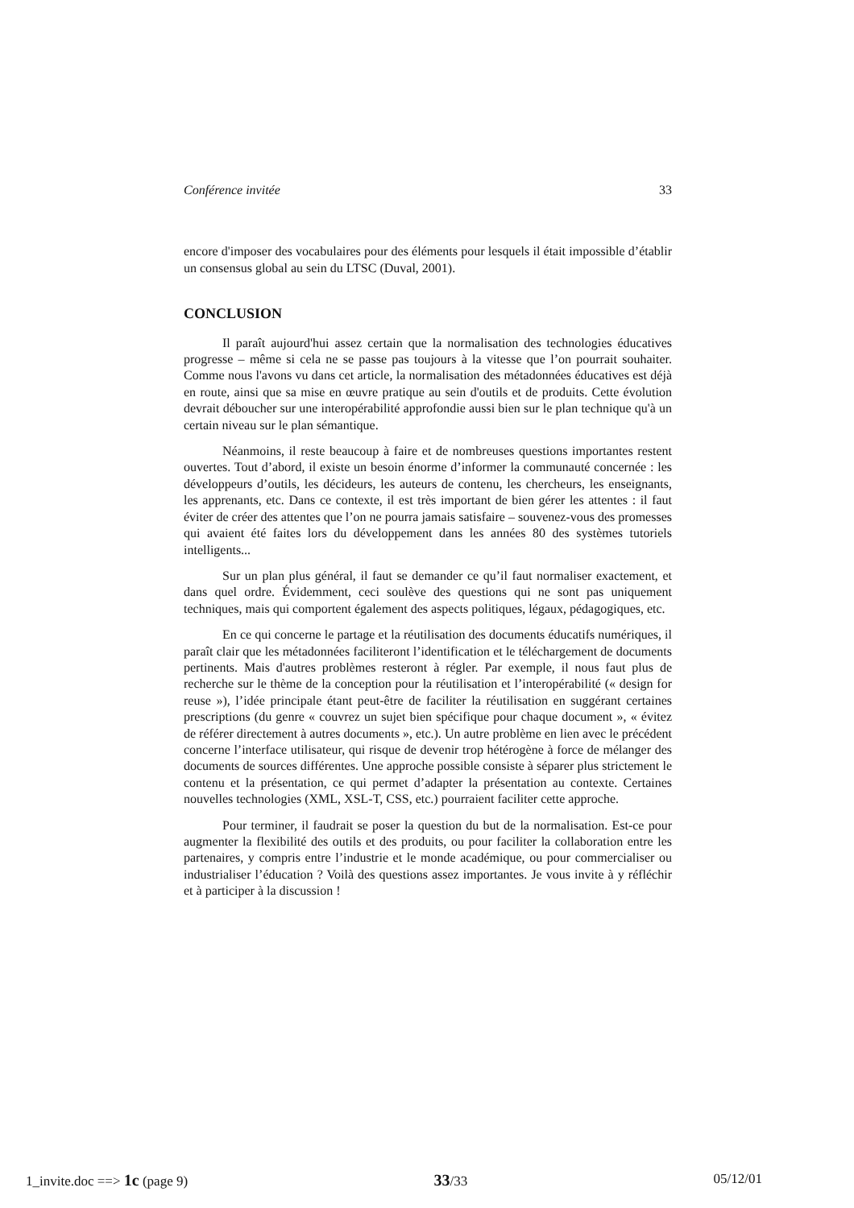Conférence invitée 33
encore d'imposer des vocabulaires pour des éléments pour lesquels il était impossible d’établir un consensus global au sein du LTSC (Duval, 2001).
CONCLUSION
Il paraît aujourd'hui assez certain que la normalisation des technologies éducatives progresse – même si cela ne se passe pas toujours à la vitesse que l’on pourrait souhaiter. Comme nous l'avons vu dans cet article, la normalisation des métadonnées éducatives est déjà en route, ainsi que sa mise en œuvre pratique au sein d'outils et de produits. Cette évolution devrait déboucher sur une interopérabilité approfondie aussi bien sur le plan technique qu'à un certain niveau sur le plan sémantique.
Néanmoins, il reste beaucoup à faire et de nombreuses questions importantes restent ouvertes. Tout d’abord, il existe un besoin énorme d’informer la communauté concernée : les développeurs d’outils, les décideurs, les auteurs de contenu, les chercheurs, les enseignants, les apprenants, etc. Dans ce contexte, il est très important de bien gérer les attentes : il faut éviter de créer des attentes que l’on ne pourra jamais satisfaire – souvenez-vous des promesses qui avaient été faites lors du développement dans les années 80 des systèmes tutoriels intelligents...
Sur un plan plus général, il faut se demander ce qu’il faut normaliser exactement, et dans quel ordre. Évidemment, ceci soulève des questions qui ne sont pas uniquement techniques, mais qui comportent également des aspects politiques, légaux, pédagogiques, etc.
En ce qui concerne le partage et la réutilisation des documents éducatifs numériques, il paraît clair que les métadonnées faciliteront l’identification et le téléchargement de documents pertinents. Mais d'autres problèmes resteront à régler. Par exemple, il nous faut plus de recherche sur le thème de la conception pour la réutilisation et l’interopérabilité (« design for reuse »), l’idée principale étant peut-être de faciliter la réutilisation en suggérant certaines prescriptions (du genre « couvrez un sujet bien spécifique pour chaque document », « évitez de référer directement à autres documents », etc.). Un autre problème en lien avec le précédent concerne l’interface utilisateur, qui risque de devenir trop hétérogène à force de mélanger des documents de sources différentes. Une approche possible consiste à séparer plus strictement le contenu et la présentation, ce qui permet d’adapter la présentation au contexte. Certaines nouvelles technologies (XML, XSL-T, CSS, etc.) pourraient faciliter cette approche.
Pour terminer, il faudrait se poser la question du but de la normalisation. Est-ce pour augmenter la flexibilité des outils et des produits, ou pour faciliter la collaboration entre les partenaires, y compris entre l’industrie et le monde académique, ou pour commercialiser ou industrialiser l’éducation ? Voilà des questions assez importantes. Je vous invite à y réfléchir et à participer à la discussion !
1_invite.doc ==> 1c (page 9) 33/33 05/12/01